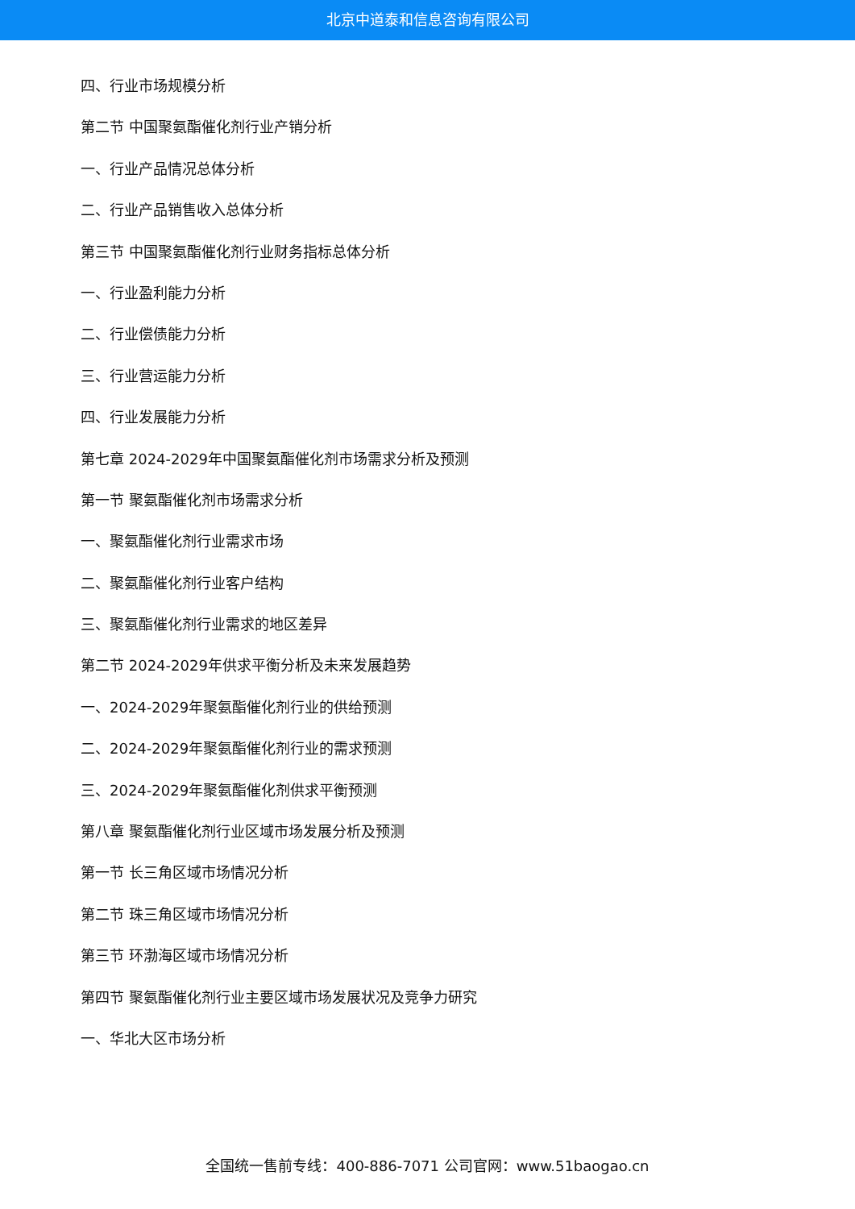北京中道泰和信息咨询有限公司
四、行业市场规模分析
第二节 中国聚氨酯催化剂行业产销分析
一、行业产品情况总体分析
二、行业产品销售收入总体分析
第三节 中国聚氨酯催化剂行业财务指标总体分析
一、行业盈利能力分析
二、行业偿债能力分析
三、行业营运能力分析
四、行业发展能力分析
第七章 2024-2029年中国聚氨酯催化剂市场需求分析及预测
第一节 聚氨酯催化剂市场需求分析
一、聚氨酯催化剂行业需求市场
二、聚氨酯催化剂行业客户结构
三、聚氨酯催化剂行业需求的地区差异
第二节 2024-2029年供求平衡分析及未来发展趋势
一、2024-2029年聚氨酯催化剂行业的供给预测
二、2024-2029年聚氨酯催化剂行业的需求预测
三、2024-2029年聚氨酯催化剂供求平衡预测
第八章 聚氨酯催化剂行业区域市场发展分析及预测
第一节 长三角区域市场情况分析
第二节 珠三角区域市场情况分析
第三节 环渤海区域市场情况分析
第四节 聚氨酯催化剂行业主要区域市场发展状况及竞争力研究
一、华北大区市场分析
全国统一售前专线：400-886-7071 公司官网：www.51baogao.cn